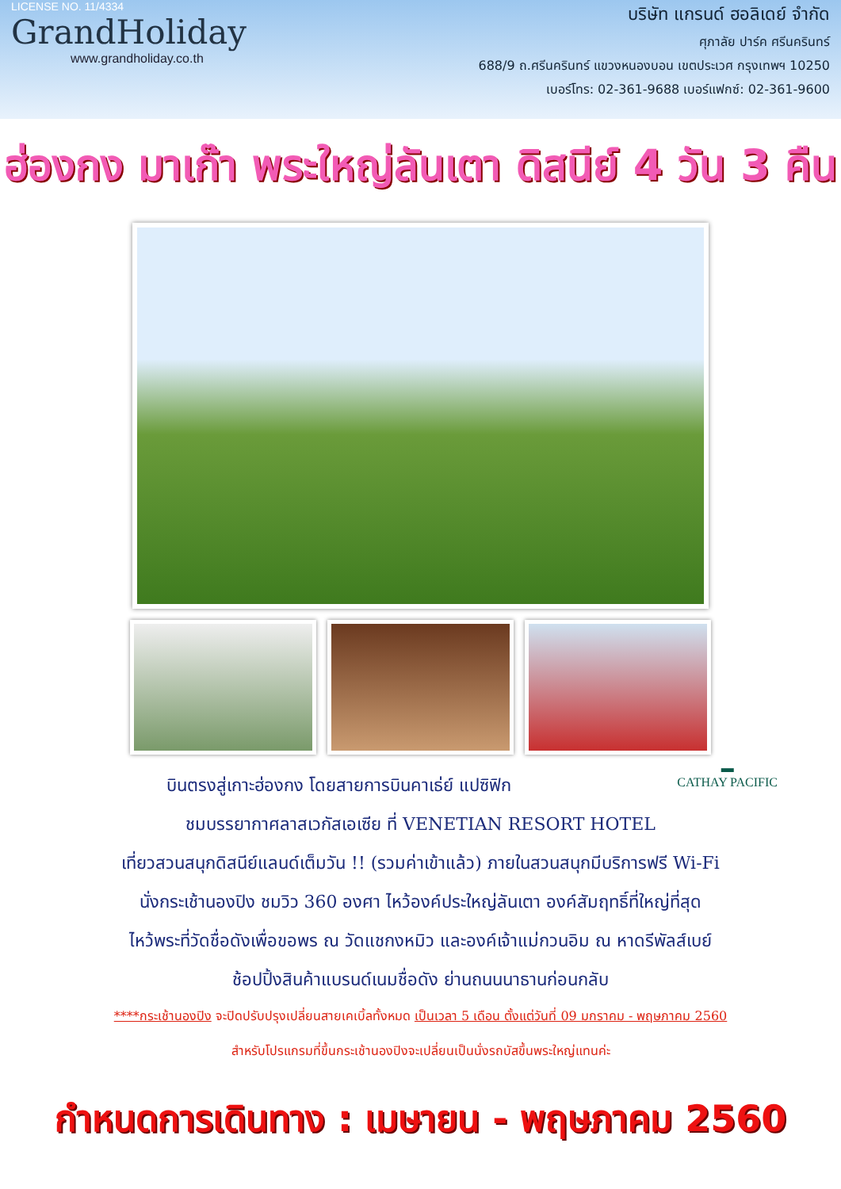LICENSE NO. 11/4334
GrandHoliday
www.grandholiday.co.th
บริษัท แกรนด์ ฮอลิเดย์ จำกัด
ศุภาลัย ปาร์ค ศรีนครินทร์
688/9 ถ.ศรีนครินทร์ แขวงหนองบอน เขตประเวศ กรุงเทพฯ 10250
เบอร์โทร: 02-361-9688 เบอร์แฟกซ์: 02-361-9600
ฮ่องกง มาเก๊า พระใหญ่ลันเตา ดิสนีย์ 4 วัน 3 คืน
▬
CATHAY PACIFIC
บินตรงสู่เกาะฮ่องกง โดยสายการบินคาเธ่ย์ แปซิฟิก
ชมบรรยากาศลาสเวกัสเอเซีย ที่ VENETIAN RESORT HOTEL
เที่ยวสวนสนุกดิสนีย์แลนด์เต็มวัน !! (รวมค่าเข้าแล้ว) ภายในสวนสนุกมีบริการฟรี Wi-Fi
นั่งกระเช้านองปิง ชมวิว 360 องศา ไหว้องค์ประใหญ่ลันเตา องค์สัมฤทธิ์ที่ใหญ่ที่สุด
ไหว้พระที่วัดชื่อดังเพื่อขอพร ณ วัดแชกงหมิว และองค์เจ้าแม่กวนอิม ณ หาดรีพัลส์เบย์
ช้อปปิ้งสินค้าแบรนด์เนมชื่อดัง ย่านถนนนาธานก่อนกลับ
****กระเช้านองปิง จะปิดปรับปรุงเปลี่ยนสายเคเบิ้ลทั้งหมด เป็นเวลา 5 เดือน ตั้งแต่วันที่ 09 มกราคม - พฤษภาคม 2560
สำหรับโปรแกรมที่ขึ้นกระเช้านองปิงจะเปลี่ยนเป็นนั่งรถบัสขึ้นพระใหญ่แทนค่ะ
กำหนดการเดินทาง : เมษายน - พฤษภาคม 2560